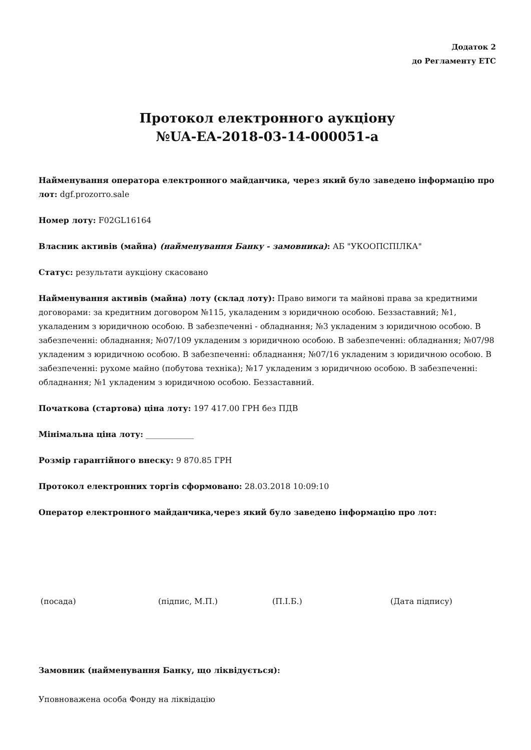Додаток 2
до Регламенту ЕТС
Протокол електронного аукціону
№UA-EA-2018-03-14-000051-a
Найменування оператора електронного майданчика, через який було заведено інформацію про лот: dgf.prozorro.sale
Номер лоту: F02GL16164
Власник активів (майна) (найменування Банку - замовника): АБ "УКООПСПІЛКА"
Статус: результати аукціону скасовано
Найменування активів (майна) лоту (склад лоту): Право вимоги та майнові права за кредитними договорами: за кредитним договором №115, укаладеним з юридичною особою. Беззаставний; №1, укаладеним з юридичною особою. В забезпеченні - обладнання; №3 укладеним з юридичною особою. В забезпеченні: обладнання; №07/109 укладеним з юридичною особою. В забезпеченні: обладнання; №07/98 укладеним з юридичною особою. В забезпеченні: обладнання; №07/16 укладеним з юридичною особою. В забезпеченні: рухоме майно (побутова техніка); №17 укладеним з юридичною особою. В забезпеченні: обладнання; №1 укладеним з юридичною особою. Беззаставний.
Початкова (стартова) ціна лоту: 197 417.00 ГРН без ПДВ
Мінімальна ціна лоту: ____________
Розмір гарантійного внеску: 9 870.85 ГРН
Протокол електронних торгів сформовано: 28.03.2018 10:09:10
Оператор електронного майданчика,через який було заведено інформацію про лот:
(посада) (підпис, М.П.) (П.І.Б.) (Дата підпису)
Замовник (найменування Банку, що ліквідується):
Уповноважена особа Фонду на ліквідацію